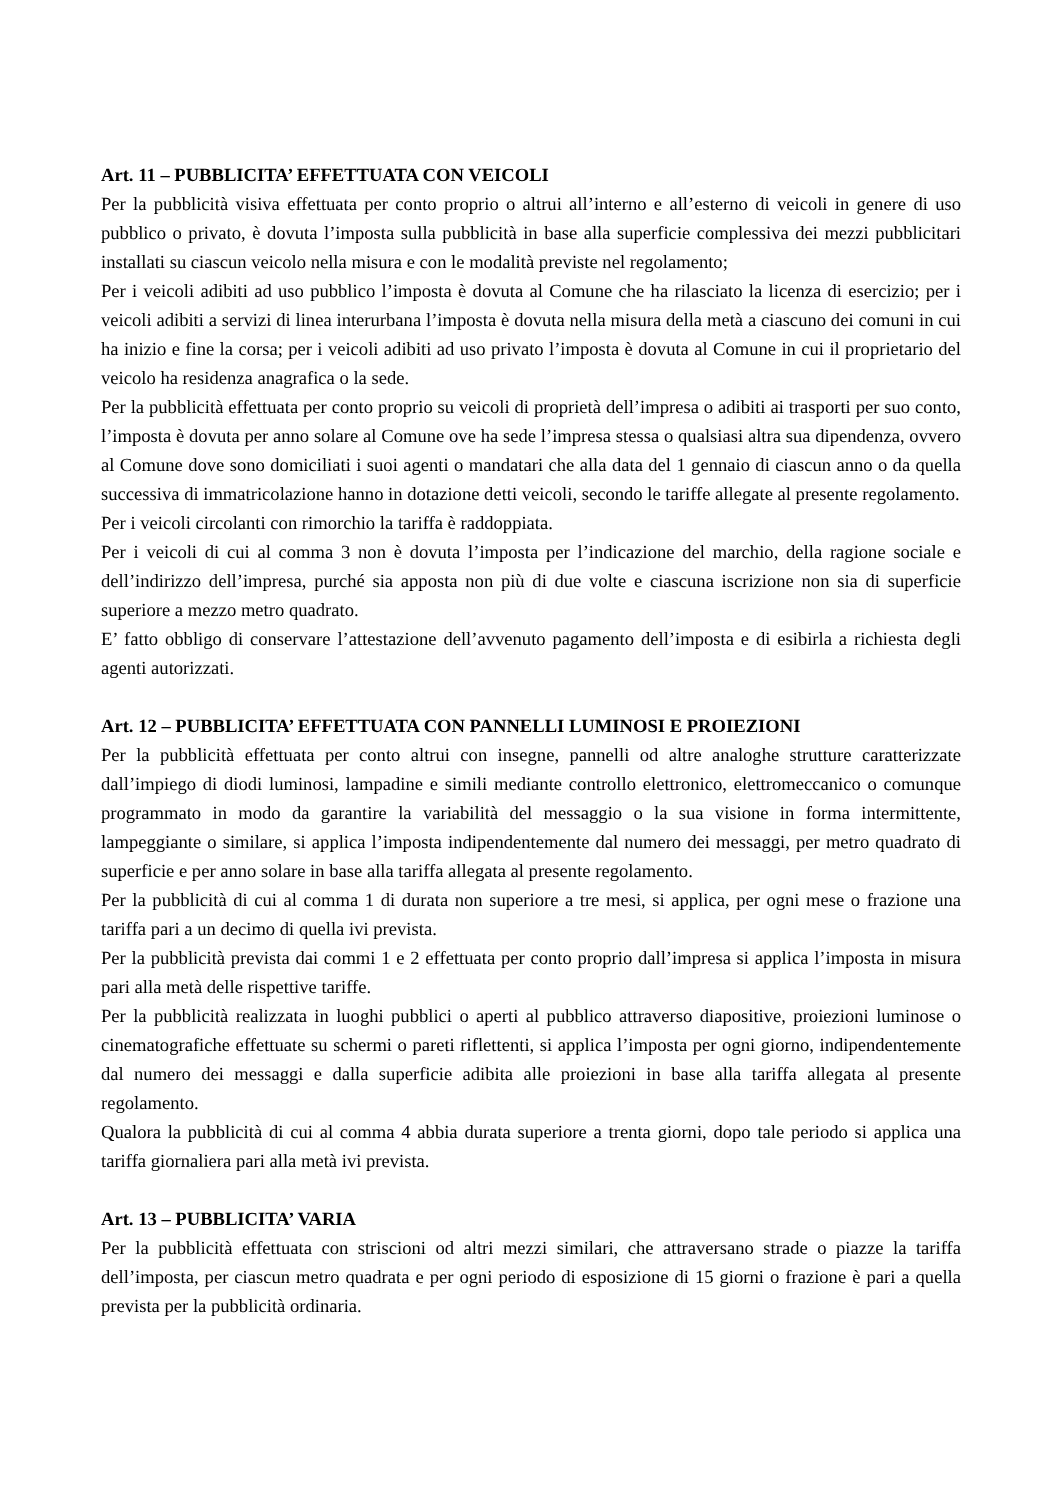Art. 11 – PUBBLICITA’ EFFETTUATA CON VEICOLI
Per la pubblicità visiva effettuata per conto proprio o altrui all’interno e all’esterno di veicoli in genere di uso pubblico o privato, è dovuta l’imposta sulla pubblicità in base alla superficie complessiva dei mezzi pubblicitari installati su ciascun veicolo nella misura e con le modalità previste nel regolamento;
Per i veicoli adibiti ad uso pubblico l’imposta è dovuta al Comune che ha rilasciato la licenza di esercizio; per i veicoli adibiti a servizi di linea interurbana l’imposta è dovuta nella misura della metà a ciascuno dei comuni in cui ha inizio e fine la corsa; per i veicoli adibiti ad uso privato l’imposta è dovuta al Comune in cui il proprietario del veicolo ha residenza anagrafica o la sede.
Per la pubblicità effettuata per conto proprio su veicoli di proprietà dell’impresa o adibiti ai trasporti per suo conto, l’imposta è dovuta per anno solare al Comune ove ha sede l’impresa stessa o qualsiasi altra sua dipendenza, ovvero al Comune dove sono domiciliati i suoi agenti o mandatari che alla data del 1 gennaio di ciascun anno o da quella successiva di immatricolazione hanno in dotazione detti veicoli, secondo le tariffe allegate al presente regolamento.
Per i veicoli circolanti con rimorchio la tariffa è raddoppiata.
Per i veicoli di cui al comma 3 non è dovuta l’imposta per l’indicazione del marchio, della ragione sociale e dell’indirizzo dell’impresa, purché sia apposta non più di due volte e ciascuna iscrizione non sia di superficie superiore a mezzo metro quadrato.
E’ fatto obbligo di conservare l’attestazione dell’avvenuto pagamento dell’imposta e di esibirla a richiesta degli agenti autorizzati.
Art. 12 – PUBBLICITA’ EFFETTUATA CON PANNELLI LUMINOSI E PROIEZIONI
Per la pubblicità effettuata per conto altrui con insegne, pannelli od altre analoghe strutture caratterizzate dall’impiego di diodi luminosi, lampadine e simili mediante controllo elettronico, elettromeccanico o comunque programmato in modo da garantire la variabilità del messaggio o la sua visione in forma intermittente, lampeggiante o similare, si applica l’imposta indipendentemente dal numero dei messaggi, per metro quadrato di superficie e per anno solare in base alla tariffa allegata al presente regolamento.
Per la pubblicità di cui al comma 1 di durata non superiore a tre mesi, si applica, per ogni mese o frazione una tariffa pari a un decimo di quella ivi prevista.
Per la pubblicità prevista dai commi 1 e 2 effettuata per conto proprio dall’impresa si applica l’imposta in misura pari alla metà delle rispettive tariffe.
Per la pubblicità realizzata in luoghi pubblici o aperti al pubblico attraverso diapositive, proiezioni luminose o cinematografiche effettuate su schermi o pareti riflettenti, si applica l’imposta per ogni giorno, indipendentemente dal numero dei messaggi e dalla superficie adibita alle proiezioni in base alla tariffa allegata al presente regolamento.
Qualora la pubblicità di cui al comma 4 abbia durata superiore a trenta giorni, dopo tale periodo si applica una tariffa giornaliera pari alla metà ivi prevista.
Art. 13 – PUBBLICITA’ VARIA
Per la pubblicità effettuata con striscioni od altri mezzi similari, che attraversano strade o piazze la tariffa dell’imposta, per ciascun metro quadrata e per ogni periodo di esposizione di 15 giorni o frazione è pari a quella prevista per la pubblicità ordinaria.